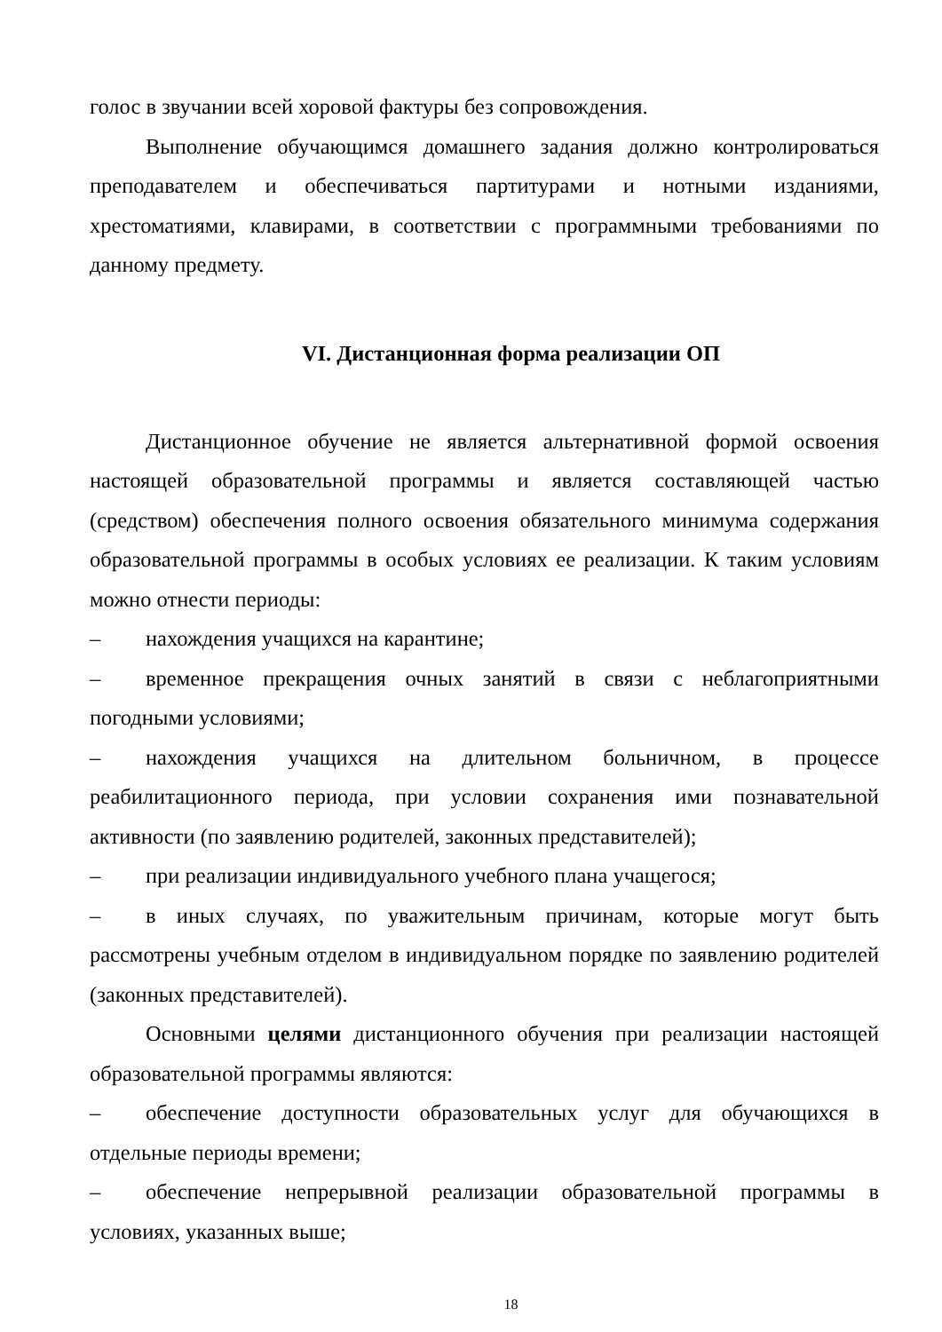голос в звучании всей хоровой фактуры без сопровождения.
Выполнение обучающимся домашнего задания должно контролироваться преподавателем и обеспечиваться партитурами и нотными изданиями, хрестоматиями, клавирами, в соответствии с программными требованиями по данному предмету.
VI. Дистанционная форма реализации ОП
Дистанционное обучение не является альтернативной формой освоения настоящей образовательной программы и является составляющей частью (средством) обеспечения полного освоения обязательного минимума содержания образовательной программы в особых условиях ее реализации. К таким условиям можно отнести периоды:
– нахождения учащихся на карантине;
– временное прекращения очных занятий в связи с неблагоприятными погодными условиями;
– нахождения учащихся на длительном больничном, в процессе реабилитационного периода, при условии сохранения ими познавательной активности (по заявлению родителей, законных представителей);
– при реализации индивидуального учебного плана учащегося;
– в иных случаях, по уважительным причинам, которые могут быть рассмотрены учебным отделом в индивидуальном порядке по заявлению родителей (законных представителей).
Основными целями дистанционного обучения при реализации настоящей образовательной программы являются:
– обеспечение доступности образовательных услуг для обучающихся в отдельные периоды времени;
– обеспечение непрерывной реализации образовательной программы в условиях, указанных выше;
18